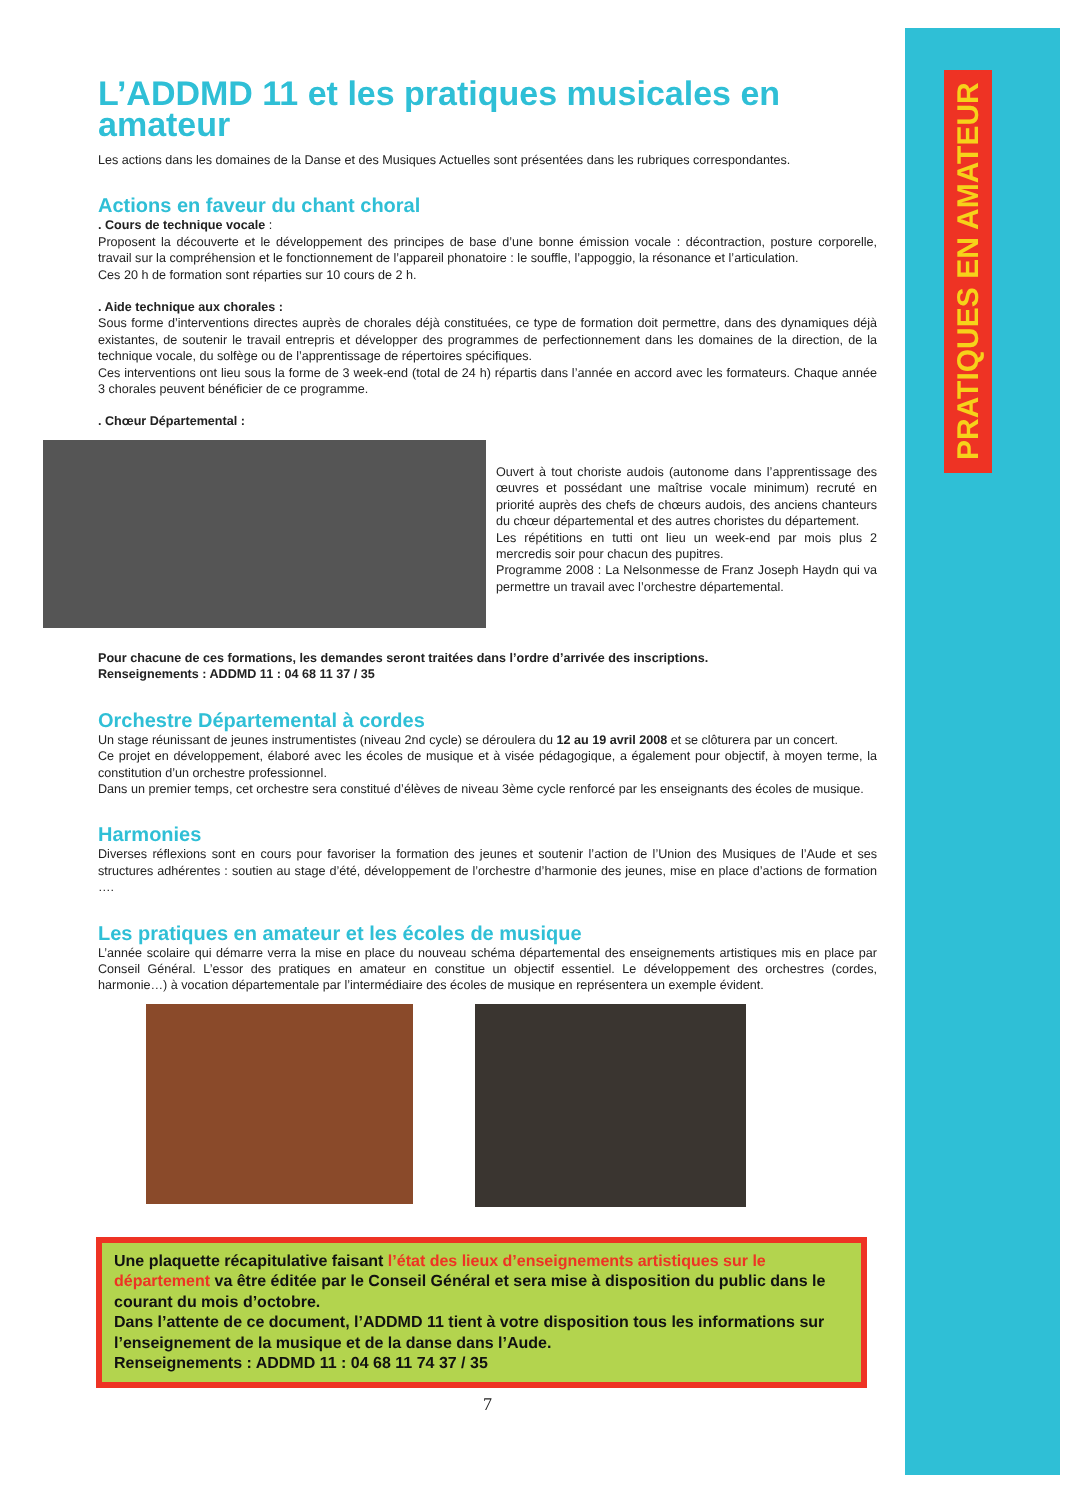PRATIQUES EN AMATEUR
L’ADDMD 11 et les pratiques musicales en amateur
Les actions dans les domaines de la Danse et des Musiques Actuelles sont présentées dans les rubriques correspondantes.
Actions en faveur du chant choral
. Cours de technique vocale :
Proposent la découverte et le développement des principes de base d’une bonne émission vocale : décontraction, posture corporelle, travail sur la compréhension et le fonctionnement de l’appareil phonatoire : le souffle, l’appoggio, la résonance et l’articulation.
Ces 20 h de formation sont réparties sur 10 cours de 2 h.
. Aide technique aux chorales :
Sous forme d’interventions directes auprès de chorales déjà constituées, ce type de formation doit permettre, dans des dynamiques déjà existantes, de soutenir le travail entrepris et développer des programmes de perfectionnement dans les domaines de la direction, de la technique vocale, du solfège ou de l’apprentissage de répertoires spécifiques.
Ces interventions ont lieu sous la forme de 3 week-end (total de 24 h) répartis dans l’année en accord avec les formateurs. Chaque année 3 chorales peuvent bénéficier de ce programme.
. Chœur Départemental :
Ouvert à tout choriste audois (autonome dans l’apprentissage des œuvres et possédant une maîtrise vocale minimum) recruté en priorité auprès des chefs de chœurs audois, des anciens chanteurs du chœur départemental et des autres choristes du département.
Les répétitions en tutti ont lieu un week-end par mois plus 2 mercredis soir pour chacun des pupitres.
Programme 2008 : La Nelsonmesse de Franz Joseph Haydn qui va permettre un travail avec l’orchestre départemental.
Pour chacune de ces formations, les demandes seront traitées dans l’ordre d’arrivée des inscriptions.
Renseignements : ADDMD 11 : 04 68 11 37 / 35
Orchestre Départemental à cordes
Un stage réunissant de jeunes instrumentistes (niveau 2nd cycle) se déroulera du 12 au 19 avril 2008 et se clôturera par un concert.
Ce projet en développement, élaboré avec les écoles de musique et à visée pédagogique, a également pour objectif, à moyen terme, la constitution d’un orchestre professionnel.
Dans un premier temps, cet orchestre sera constitué d’élèves de niveau 3ème cycle renforcé par les enseignants des écoles de musique.
Harmonies
Diverses réflexions sont en cours pour favoriser la formation des jeunes et soutenir l’action de l’Union des Musiques de l’Aude et ses structures adhérentes : soutien au stage d’été, développement de l’orchestre d’harmonie des jeunes, mise en place d’actions de formation ….
Les pratiques en amateur et les écoles de musique
L’année scolaire qui démarre verra la mise en place du nouveau schéma départemental des enseignements artistiques mis en place par Conseil Général. L’essor des pratiques en amateur en constitue un objectif essentiel. Le développement des orchestres (cordes, harmonie…) à vocation départementale par l’intermédiaire des écoles de musique en représentera un exemple évident.
Une plaquette récapitulative faisant l’état des lieux d’enseignements artistiques sur le département va être éditée par le Conseil Général et sera mise à disposition du public dans le courant du mois d’octobre.
Dans l’attente de ce document, l’ADDMD 11 tient à votre disposition tous les informations sur l’enseignement de la musique et de la danse dans l’Aude.
Renseignements : ADDMD 11 : 04 68 11 74 37 / 35
7